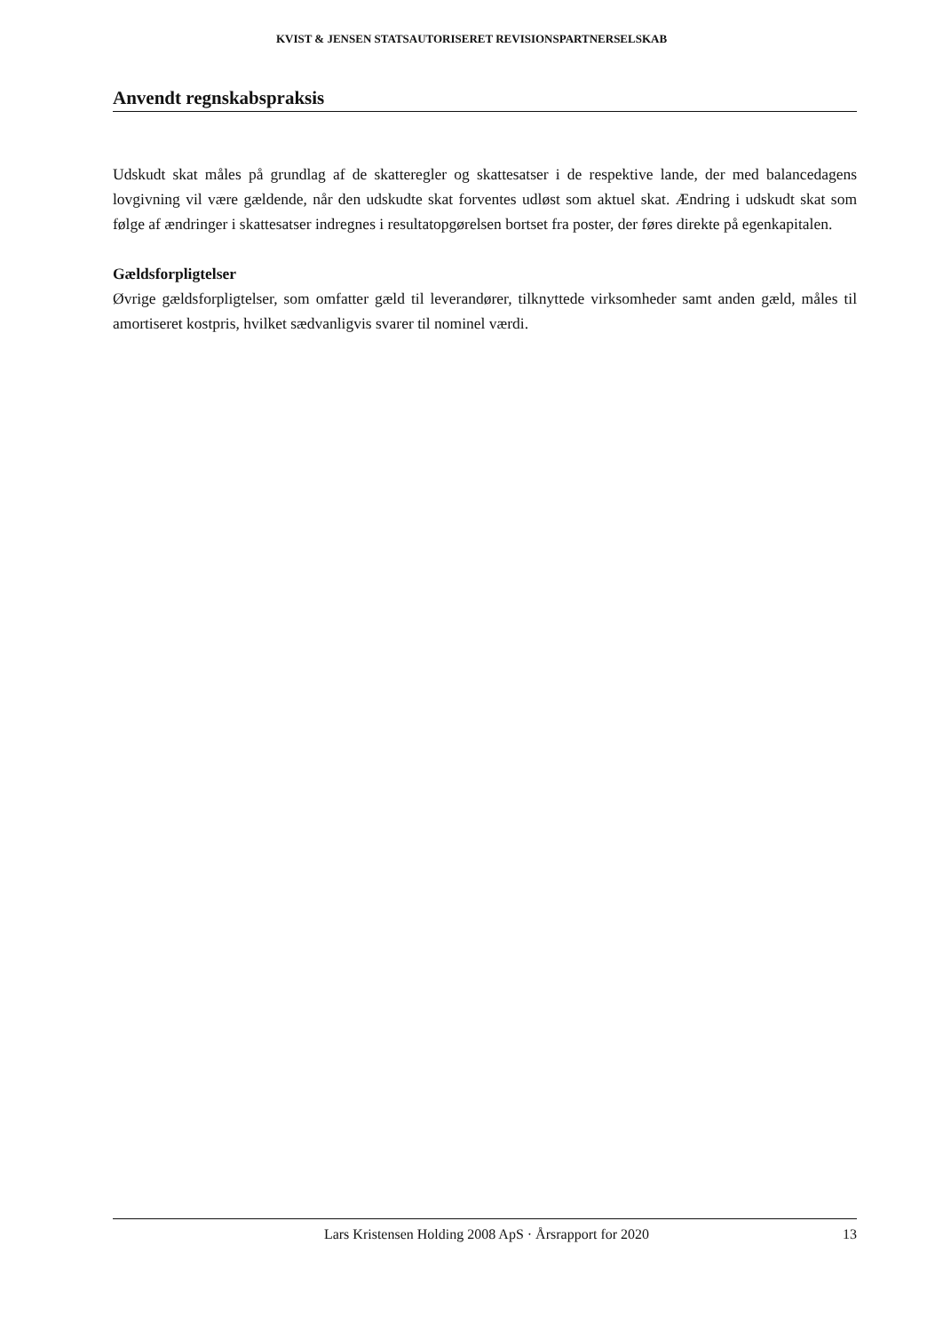KVIST & JENSEN STATSAUTORISERET REVISIONSPARTNERSELSKAB
Anvendt regnskabspraksis
Udskudt skat måles på grundlag af de skatteregler og skattesatser i de respektive lande, der med balancedagens lovgivning vil være gældende, når den udskudte skat forventes udløst som aktuel skat. Ændring i udskudt skat som følge af ændringer i skattesatser indregnes i resultatopgørelsen bortset fra poster, der føres direkte på egenkapitalen.
Gældsforpligtelser
Øvrige gældsforpligtelser, som omfatter gæld til leverandører, tilknyttede virksomheder samt anden gæld, måles til amortiseret kostpris, hvilket sædvanligvis svarer til nominel værdi.
Lars Kristensen Holding 2008 ApS · Årsrapport for 2020 13